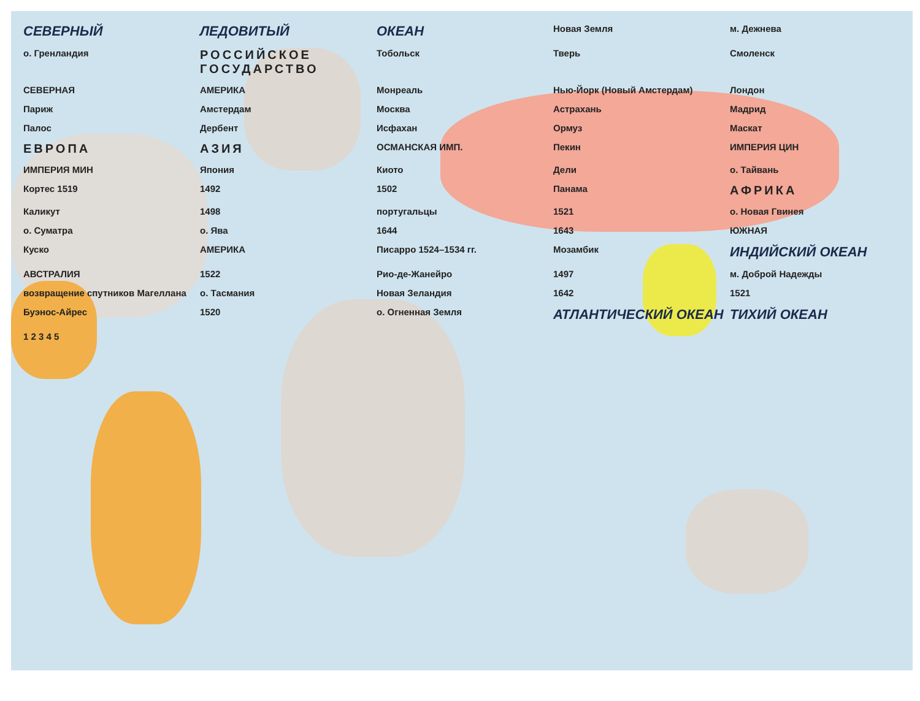СЕВЕРНЫЙ ЛЕДОВИТЫЙ ОКЕАН Новая Земля м. Дежнева о. Гренландия РОССИЙСКОЕ ГОСУДАРСТВО Тобольск Тверь Смоленск СЕВЕРНАЯ АМЕРИКА Монреаль Нью-Йорк (Новый Амстердам) Лондон Париж Амстердам Москва Астрахань Мадрид Палос Дербент Исфахан Ормуз Маскат ЕВРОПА АЗИЯ ОСМАНСКАЯ ИМП. Пекин ИМПЕРИЯ ЦИН ИМПЕРИЯ МИН Япония Киото Дели о. Тайвань Кортес 1519 1492 1502 Панама АФРИКА Каликут 1498 португальцы 1521 о. Новая Гвинея о. Суматра о. Ява 1644 1643 ЮЖНАЯ Куско АМЕРИКА Писарро 1524–1534 гг. Мозамбик ИНДИЙСКИЙ ОКЕАН АВСТРАЛИЯ 1522 Рио-де-Жанейро 1497 м. Доброй Надежды возвращение спутников Магеллана о. Тасмания Новая Зеландия 1642 1521 Буэнос-Айрес 1520 о. Огненная Земля АТЛАНТИЧЕСКИЙ ОКЕАН ТИХИЙ ОКЕАН 1 2 3 4 5